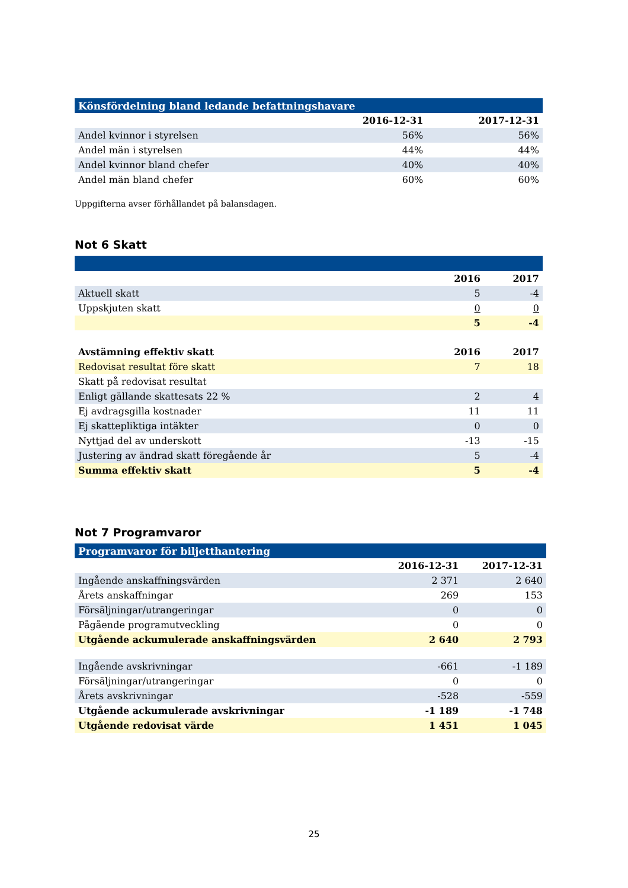| Könsfördelning bland ledande befattningshavare | | |
| | 2016-12-31 | 2017-12-31 |
| Andel kvinnor i styrelsen | 56% | 56% |
| Andel män i styrelsen | 44% | 44% |
| Andel kvinnor bland chefer | 40% | 40% |
| Andel män bland chefer | 60% | 60% |
Uppgifterna avser förhållandet på balansdagen.
Not 6 Skatt
| | 2016 | 2017 |
| --- | --- | --- |
| Aktuell skatt | 5 | -4 |
| Uppskjuten skatt | 0 | 0 |
| | 5 | -4 |
| Avstämning effektiv skatt | 2016 | 2017 |
| Redovisat resultat före skatt | 7 | 18 |
| Skatt på redovisat resultat | | |
| Enligt gällande skattesats 22 % | 2 | 4 |
| Ej avdragsgilla kostnader | 11 | 11 |
| Ej skattepliktiga intäkter | 0 | 0 |
| Nyttjad del av underskott | -13 | -15 |
| Justering av ändrad skatt föregående år | 5 | -4 |
| Summa effektiv skatt | 5 | -4 |
Not 7 Programvaror
| Programvaror för biljetthantering | | |
| | 2016-12-31 | 2017-12-31 |
| Ingående anskaffningsvärden | 2 371 | 2 640 |
| Årets anskaffningar | 269 | 153 |
| Försäljningar/utrangeringar | 0 | 0 |
| Pågående programutveckling | 0 | 0 |
| Utgående ackumulerade anskaffningsvärden | 2 640 | 2 793 |
| Ingående avskrivningar | -661 | -1 189 |
| Försäljningar/utrangeringar | 0 | 0 |
| Årets avskrivningar | -528 | -559 |
| Utgående ackumulerade avskrivningar | -1 189 | -1 748 |
| Utgående redovisat värde | 1 451 | 1 045 |
25